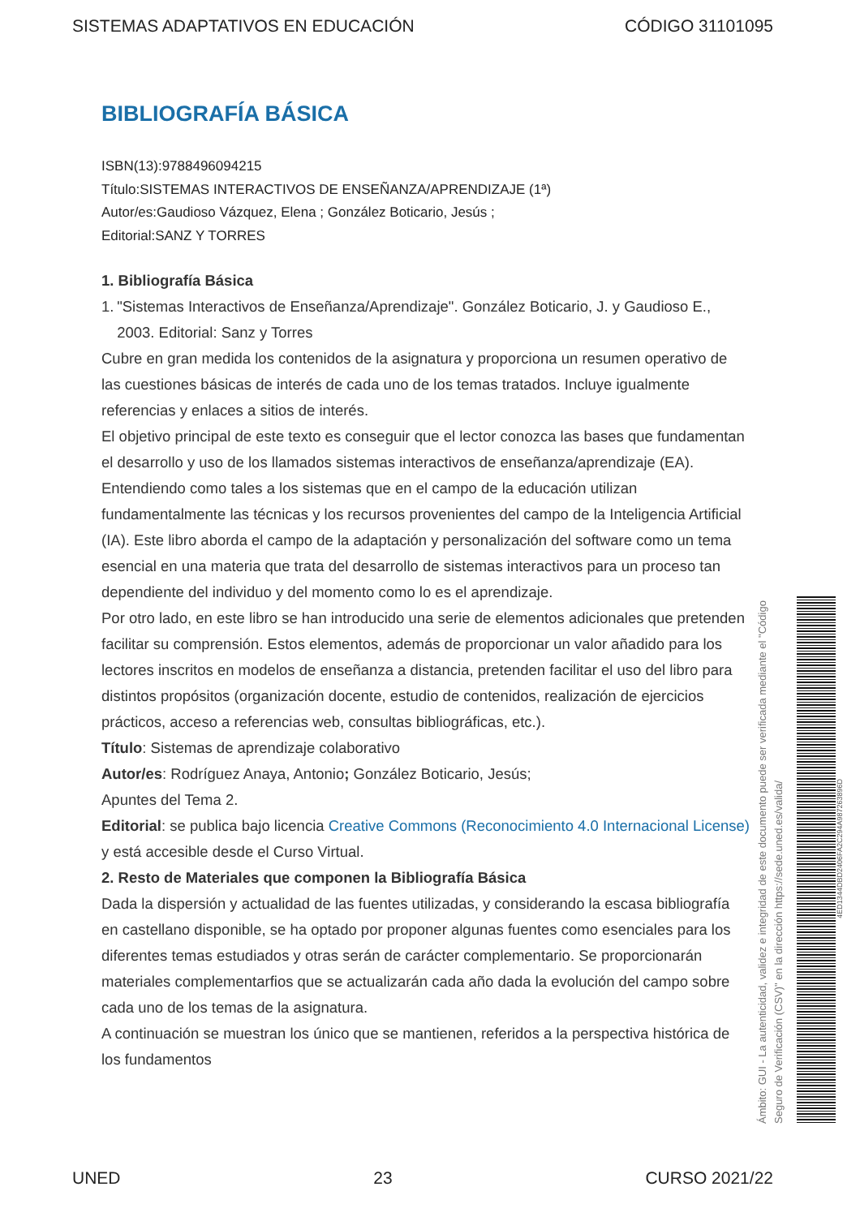SISTEMAS ADAPTATIVOS EN EDUCACIÓN CÓDIGO 31101095
BIBLIOGRAFÍA BÁSICA
ISBN(13):9788496094215
Título:SISTEMAS INTERACTIVOS DE ENSEÑANZA/APRENDIZAJE (1ª)
Autor/es:Gaudioso Vázquez, Elena ; González Boticario, Jesús ;
Editorial:SANZ Y TORRES
1. Bibliografía Básica
1. "Sistemas Interactivos de Enseñanza/Aprendizaje". González Boticario, J. y Gaudioso E., 2003. Editorial: Sanz y Torres
Cubre en gran medida los contenidos de la asignatura y proporciona un resumen operativo de las cuestiones básicas de interés de cada uno de los temas tratados. Incluye igualmente referencias y enlaces a sitios de interés.
El objetivo principal de este texto es conseguir que el lector conozca las bases que fundamentan el desarrollo y uso de los llamados sistemas interactivos de enseñanza/aprendizaje (EA). Entendiendo como tales a los sistemas que en el campo de la educación utilizan fundamentalmente las técnicas y los recursos provenientes del campo de la Inteligencia Artificial (IA). Este libro aborda el campo de la adaptación y personalización del software como un tema esencial en una materia que trata del desarrollo de sistemas interactivos para un proceso tan dependiente del individuo y del momento como lo es el aprendizaje.
Por otro lado, en este libro se han introducido una serie de elementos adicionales que pretenden facilitar su comprensión. Estos elementos, además de proporcionar un valor añadido para los lectores inscritos en modelos de enseñanza a distancia, pretenden facilitar el uso del libro para distintos propósitos (organización docente, estudio de contenidos, realización de ejercicios prácticos, acceso a referencias web, consultas bibliográficas, etc.).
Título: Sistemas de aprendizaje colaborativo
Autor/es: Rodríguez Anaya, Antonio; González Boticario, Jesús;
Apuntes del Tema 2.
Editorial: se publica bajo licencia Creative Commons (Reconocimiento 4.0 Internacional License) y está accesible desde el Curso Virtual.
2. Resto de Materiales que componen la Bibliografía Básica
Dada la dispersión y actualidad de las fuentes utilizadas, y considerando la escasa bibliografía en castellano disponible, se ha optado por proponer algunas fuentes como esenciales para los diferentes temas estudiados y otras serán de carácter complementario. Se proporcionarán materiales complementarfios que se actualizarán cada año dada la evolución del campo sobre cada uno de los temas de la asignatura.
A continuación se muestran los único que se mantienen, referidos a la perspectiva histórica de los fundamentos
Ámbito: GUI - La autenticidad, validez e integridad de este documento puede ser verificada mediante el "Código Seguro de Verificación (CSV)" en la dirección https://sede.uned.es/valida/
4ED1344DBD2406FA2C294A987263896D
UNED 23 CURSO 2021/22